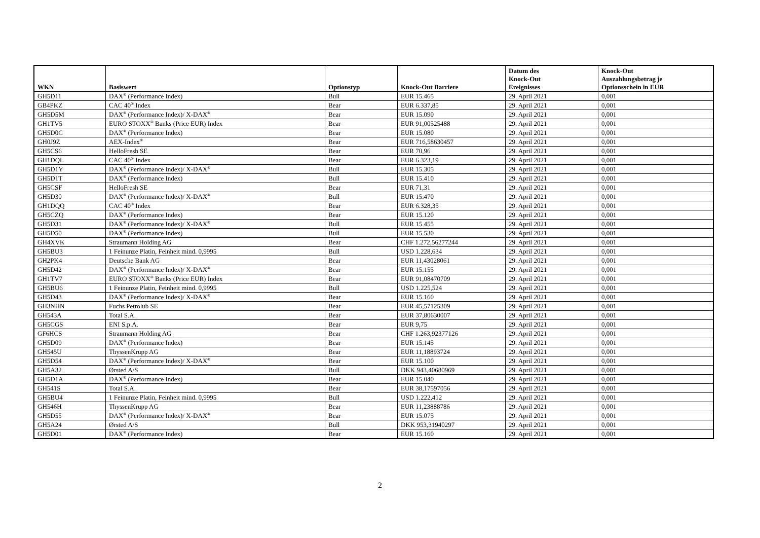| WKN | Basiswert | Optionstyp | Knock-Out Barriere | Datum des Knock-Out Ereignisses | Knock-Out Auszahlungsbetrag je Optionsschein in EUR |
| --- | --- | --- | --- | --- | --- |
| GH5D11 | DAX<sup>®</sup> (Performance Index) | Bull | EUR 15.465 | 29. April 2021 | 0,001 |
| GB4PKZ | CAC 40<sup>®</sup> Index | Bear | EUR 6.337,85 | 29. April 2021 | 0,001 |
| GH5D5M | DAX<sup>®</sup> (Performance Index)/ X-DAX<sup>®</sup> | Bear | EUR 15.090 | 29. April 2021 | 0,001 |
| GH1TV5 | EURO STOXX<sup>®</sup> Banks (Price EUR) Index | Bear | EUR 91,00525488 | 29. April 2021 | 0,001 |
| GH5D0C | DAX<sup>®</sup> (Performance Index) | Bear | EUR 15.080 | 29. April 2021 | 0,001 |
| GH0J9Z | AEX-Index<sup>®</sup> | Bear | EUR 716,58630457 | 29. April 2021 | 0,001 |
| GH5CS6 | HelloFresh SE | Bear | EUR 70,96 | 29. April 2021 | 0,001 |
| GH1DQL | CAC 40<sup>®</sup> Index | Bear | EUR 6.323,19 | 29. April 2021 | 0,001 |
| GH5D1Y | DAX<sup>®</sup> (Performance Index)/ X-DAX<sup>®</sup> | Bull | EUR 15.305 | 29. April 2021 | 0,001 |
| GH5D1T | DAX<sup>®</sup> (Performance Index) | Bull | EUR 15.410 | 29. April 2021 | 0,001 |
| GH5CSF | HelloFresh SE | Bear | EUR 71,31 | 29. April 2021 | 0,001 |
| GH5D30 | DAX<sup>®</sup> (Performance Index)/ X-DAX<sup>®</sup> | Bull | EUR 15.470 | 29. April 2021 | 0,001 |
| GH1DQQ | CAC 40<sup>®</sup> Index | Bear | EUR 6.328,35 | 29. April 2021 | 0,001 |
| GH5CZQ | DAX<sup>®</sup> (Performance Index) | Bear | EUR 15.120 | 29. April 2021 | 0,001 |
| GH5D31 | DAX<sup>®</sup> (Performance Index)/ X-DAX<sup>®</sup> | Bull | EUR 15.455 | 29. April 2021 | 0,001 |
| GH5D50 | DAX<sup>®</sup> (Performance Index) | Bull | EUR 15.530 | 29. April 2021 | 0,001 |
| GH4XVK | Straumann Holding AG | Bear | CHF 1.272,56277244 | 29. April 2021 | 0,001 |
| GH5BU3 | 1 Feinunze Platin, Feinheit mind. 0,9995 | Bull | USD 1.228,634 | 29. April 2021 | 0,001 |
| GH2PK4 | Deutsche Bank AG | Bear | EUR 11,43028061 | 29. April 2021 | 0,001 |
| GH5D42 | DAX<sup>®</sup> (Performance Index)/ X-DAX<sup>®</sup> | Bear | EUR 15.155 | 29. April 2021 | 0,001 |
| GH1TV7 | EURO STOXX<sup>®</sup> Banks (Price EUR) Index | Bear | EUR 91,08470709 | 29. April 2021 | 0,001 |
| GH5BU6 | 1 Feinunze Platin, Feinheit mind. 0,9995 | Bull | USD 1.225,524 | 29. April 2021 | 0,001 |
| GH5D43 | DAX<sup>®</sup> (Performance Index)/ X-DAX<sup>®</sup> | Bear | EUR 15.160 | 29. April 2021 | 0,001 |
| GH3NHN | Fuchs Petrolub SE | Bear | EUR 45,57125309 | 29. April 2021 | 0,001 |
| GH543A | Total S.A. | Bear | EUR 37,80630007 | 29. April 2021 | 0,001 |
| GH5CGS | ENI S.p.A. | Bear | EUR 9,75 | 29. April 2021 | 0,001 |
| GF6HCS | Straumann Holding AG | Bear | CHF 1.263,92377126 | 29. April 2021 | 0,001 |
| GH5D09 | DAX<sup>®</sup> (Performance Index) | Bear | EUR 15.145 | 29. April 2021 | 0,001 |
| GH545U | ThyssenKrupp AG | Bear | EUR 11,18893724 | 29. April 2021 | 0,001 |
| GH5D54 | DAX<sup>®</sup> (Performance Index)/ X-DAX<sup>®</sup> | Bear | EUR 15.100 | 29. April 2021 | 0,001 |
| GH5A32 | Ørsted A/S | Bull | DKK 943,40680969 | 29. April 2021 | 0,001 |
| GH5D1A | DAX<sup>®</sup> (Performance Index) | Bear | EUR 15.040 | 29. April 2021 | 0,001 |
| GH541S | Total S.A. | Bear | EUR 38,17597056 | 29. April 2021 | 0,001 |
| GH5BU4 | 1 Feinunze Platin, Feinheit mind. 0,9995 | Bull | USD 1.222,412 | 29. April 2021 | 0,001 |
| GH546H | ThyssenKrupp AG | Bear | EUR 11,23888786 | 29. April 2021 | 0,001 |
| GH5D55 | DAX<sup>®</sup> (Performance Index)/ X-DAX<sup>®</sup> | Bear | EUR 15.075 | 29. April 2021 | 0,001 |
| GH5A24 | Ørsted A/S | Bull | DKK 953,31940297 | 29. April 2021 | 0,001 |
| GH5D01 | DAX<sup>®</sup> (Performance Index) | Bear | EUR 15.160 | 29. April 2021 | 0,001 |
2